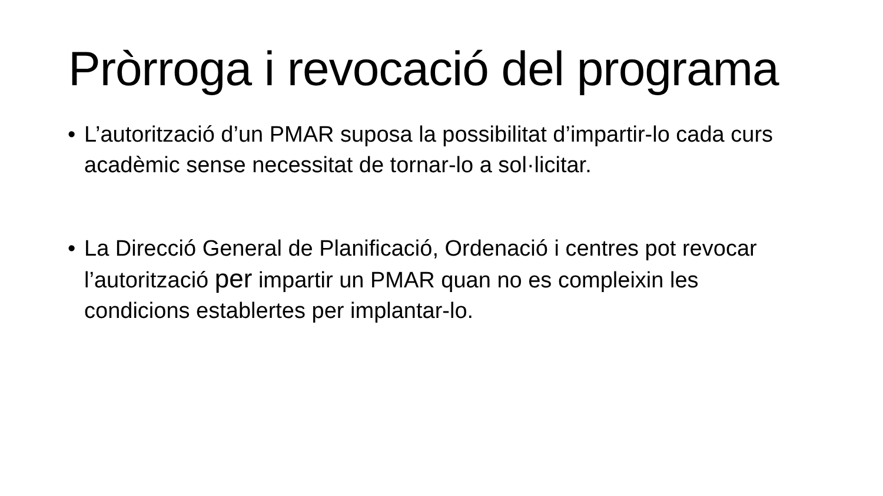Pròrroga i revocació del programa
• L’autorització d’un PMAR suposa la possibilitat d’impartir-lo cada curs acadèmic sense necessitat de tornar-lo a sol·licitar.
• La Direcció General de Planificació, Ordenació i centres pot revocar l’autorització per impartir un PMAR quan no es compleixin les condicions establertes per implantar-lo.